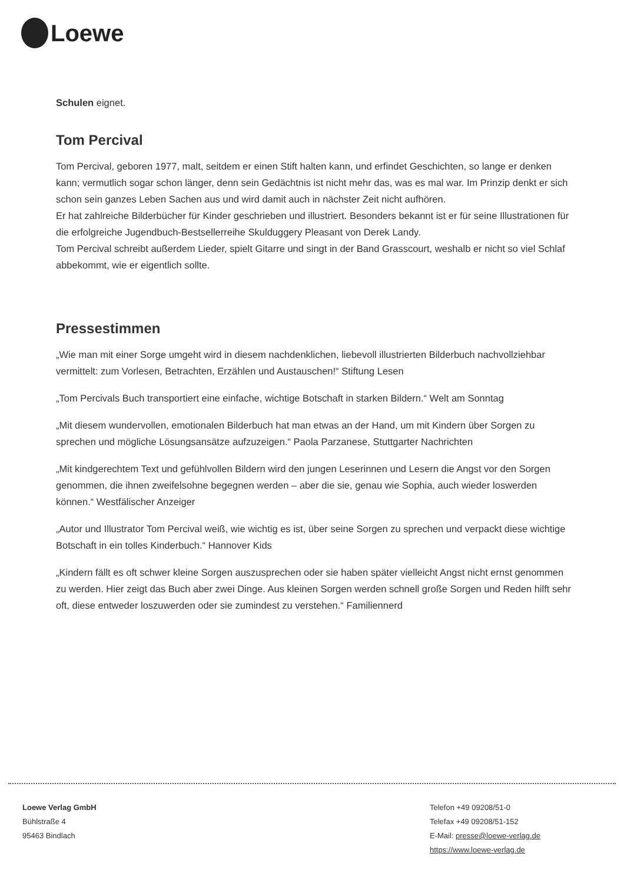Loewe
Schulen eignet.
Tom Percival
Tom Percival, geboren 1977, malt, seitdem er einen Stift halten kann, und erfindet Geschichten, so lange er denken kann; vermutlich sogar schon länger, denn sein Gedächtnis ist nicht mehr das, was es mal war. Im Prinzip denkt er sich schon sein ganzes Leben Sachen aus und wird damit auch in nächster Zeit nicht aufhören.
Er hat zahlreiche Bilderbücher für Kinder geschrieben und illustriert. Besonders bekannt ist er für seine Illustrationen für die erfolgreiche Jugendbuch-Bestsellerreihe Skulduggery Pleasant von Derek Landy.
Tom Percival schreibt außerdem Lieder, spielt Gitarre und singt in der Band Grasscourt, weshalb er nicht so viel Schlaf abbekommt, wie er eigentlich sollte.
Pressestimmen
„Wie man mit einer Sorge umgeht wird in diesem nachdenklichen, liebevoll illustrierten Bilderbuch nachvollziehbar vermittelt: zum Vorlesen, Betrachten, Erzählen und Austauschen!“ Stiftung Lesen
„Tom Percivals Buch transportiert eine einfache, wichtige Botschaft in starken Bildern.“ Welt am Sonntag
„Mit diesem wundervollen, emotionalen Bilderbuch hat man etwas an der Hand, um mit Kindern über Sorgen zu sprechen und mögliche Lösungsansätze aufzuzeigen.“ Paola Parzanese, Stuttgarter Nachrichten
„Mit kindgerechtem Text und gefühlvollen Bildern wird den jungen Leserinnen und Lesern die Angst vor den Sorgen genommen, die ihnen zweifelsohne begegnen werden – aber die sie, genau wie Sophia, auch wieder loswerden können.“ Westfälischer Anzeiger
„Autor und Illustrator Tom Percival weiß, wie wichtig es ist, über seine Sorgen zu sprechen und verpackt diese wichtige Botschaft in ein tolles Kinderbuch.“ Hannover Kids
„Kindern fällt es oft schwer kleine Sorgen auszusprechen oder sie haben später vielleicht Angst nicht ernst genommen zu werden. Hier zeigt das Buch aber zwei Dinge. Aus kleinen Sorgen werden schnell große Sorgen und Reden hilft sehr oft, diese entweder loszuwerden oder sie zumindest zu verstehen.“ Familiennerd
Loewe Verlag GmbH
Bühlstraße 4
95463 Bindlach
Telefon +49 09208/51-0
Telefax +49 09208/51-152
E-Mail: presse@loewe-verlag.de
https://www.loewe-verlag.de